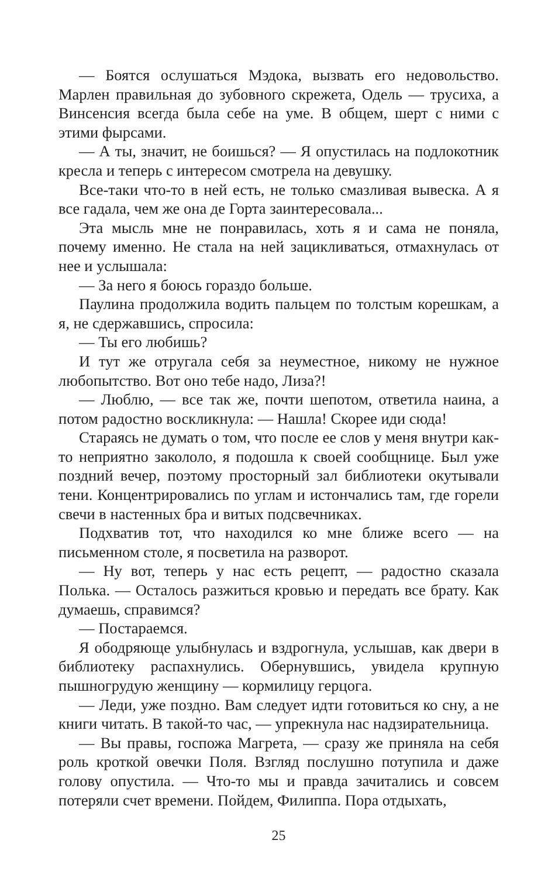— Боятся ослушаться Мэдока, вызвать его недовольство. Марлен правильная до зубовного скрежета, Одель — трусиха, а Винсенсия всегда была себе на уме. В общем, шерт с ними с этими фырсами.
— А ты, значит, не боишься? — Я опустилась на подлокотник кресла и теперь с интересом смотрела на девушку.
Все-таки что-то в ней есть, не только смазливая вывеска. А я все гадала, чем же она де Горта заинтересовала...
Эта мысль мне не понравилась, хоть я и сама не поняла, почему именно. Не стала на ней зацикливаться, отмахнулась от нее и услышала:
— За него я боюсь гораздо больше.
Паулина продолжила водить пальцем по толстым корешкам, а я, не сдержавшись, спросила:
— Ты его любишь?
И тут же отругала себя за неуместное, никому не нужное любопытство. Вот оно тебе надо, Лиза?!
— Люблю, — все так же, почти шепотом, ответила наина, а потом радостно воскликнула: — Нашла! Скорее иди сюда!
Стараясь не думать о том, что после ее слов у меня внутри как-то неприятно закололо, я подошла к своей сообщнице. Был уже поздний вечер, поэтому просторный зал библиотеки окутывали тени. Концентрировались по углам и истончались там, где горели свечи в настенных бра и витых подсвечниках.
Подхватив тот, что находился ко мне ближе всего — на письменном столе, я посветила на разворот.
— Ну вот, теперь у нас есть рецепт, — радостно сказала Полька. — Осталось разжиться кровью и передать все брату. Как думаешь, справимся?
— Постараемся.
Я ободряюще улыбнулась и вздрогнула, услышав, как двери в библиотеку распахнулись. Обернувшись, увидела крупную пышногрудую женщину — кормилицу герцога.
— Леди, уже поздно. Вам следует идти готовиться ко сну, а не книги читать. В такой-то час, — упрекнула нас надзирательница.
— Вы правы, госпожа Магрета, — сразу же приняла на себя роль кроткой овечки Поля. Взгляд послушно потупила и даже голову опустила. — Что-то мы и правда зачитались и совсем потеряли счет времени. Пойдем, Филиппа. Пора отдыхать,
25